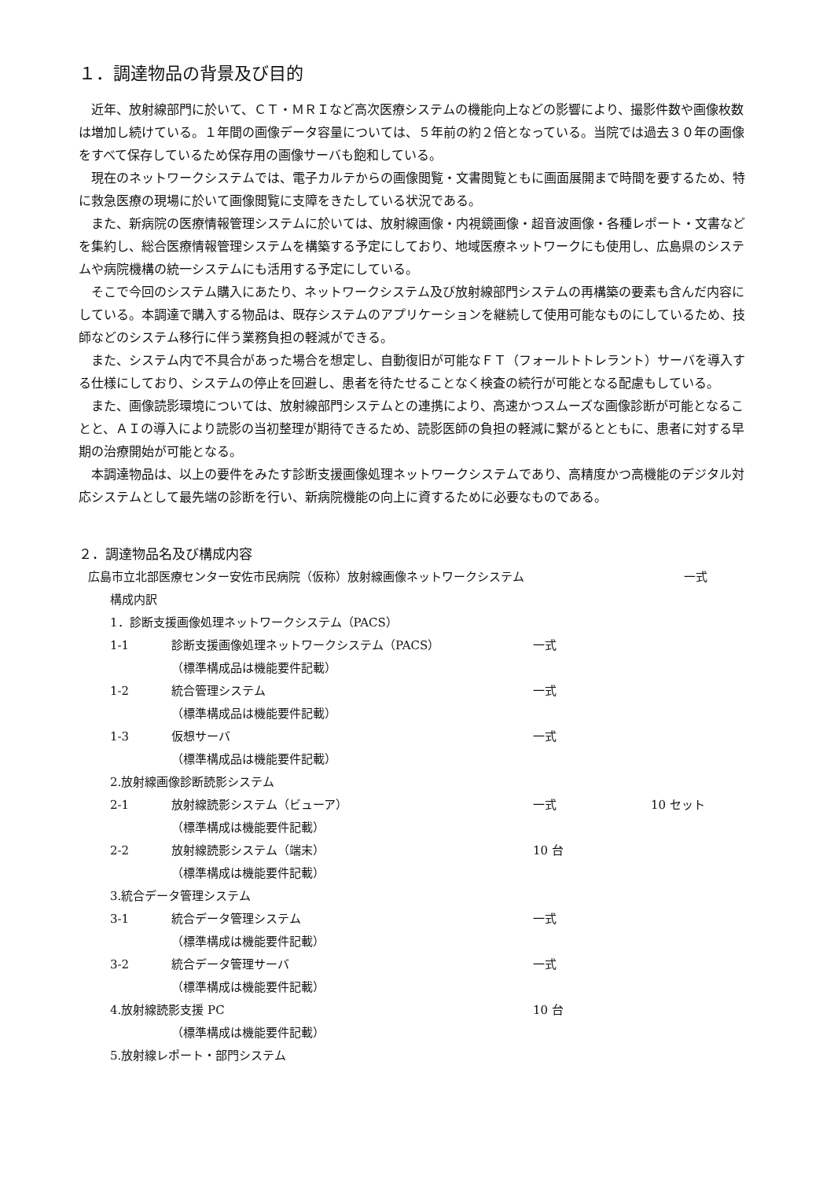１．調達物品の背景及び目的
近年、放射線部門に於いて、ＣＴ・ＭＲＩなど高次医療システムの機能向上などの影響により、撮影件数や画像枚数は増加し続けている。１年間の画像データ容量については、５年前の約２倍となっている。当院では過去３０年の画像をすべて保存しているため保存用の画像サーバも飽和している。
現在のネットワークシステムでは、電子カルテからの画像閲覧・文書閲覧ともに画面展開まで時間を要するため、特に救急医療の現場に於いて画像閲覧に支障をきたしている状況である。
また、新病院の医療情報管理システムに於いては、放射線画像・内視鏡画像・超音波画像・各種レポート・文書などを集約し、総合医療情報管理システムを構築する予定にしており、地域医療ネットワークにも使用し、広島県のシステムや病院機構の統一システムにも活用する予定にしている。
そこで今回のシステム購入にあたり、ネットワークシステム及び放射線部門システムの再構築の要素も含んだ内容にしている。本調達で購入する物品は、既存システムのアプリケーションを継続して使用可能なものにしているため、技師などのシステム移行に伴う業務負担の軽減ができる。
また、システム内で不具合があった場合を想定し、自動復旧が可能なＦＴ（フォールトトレラント）サーバを導入する仕様にしており、システムの停止を回避し、患者を待たせることなく検査の続行が可能となる配慮もしている。
また、画像読影環境については、放射線部門システムとの連携により、高速かつスムーズな画像診断が可能となることと、ＡＩの導入により読影の当初整理が期待できるため、読影医師の負担の軽減に繋がるとともに、患者に対する早期の治療開始が可能となる。
本調達物品は、以上の要件をみたす診断支援画像処理ネットワークシステムであり、高精度かつ高機能のデジタル対応システムとして最先端の診断を行い、新病院機能の向上に資するために必要なものである。
２．調達物品名及び構成内容
広島市立北部医療センター安佐市民病院（仮称）放射線画像ネットワークシステム 一式
構成内訳
1．診断支援画像処理ネットワークシステム（PACS）
1-1 診断支援画像処理ネットワークシステム（PACS） 一式
（標準構成品は機能要件記載）
1-2 統合管理システム 一式
（標準構成品は機能要件記載）
1-3 仮想サーバ 一式
（標準構成品は機能要件記載）
2.放射線画像診断読影システム
2-1 放射線読影システム（ビューア） 一式 10 セット
（標準構成は機能要件記載）
2-2 放射線読影システム（端末） 10 台
（標準構成は機能要件記載）
3.統合データ管理システム
3-1 統合データ管理システム 一式
（標準構成は機能要件記載）
3-2 統合データ管理サーバ 一式
（標準構成は機能要件記載）
4.放射線読影支援 PC 10 台
（標準構成は機能要件記載）
5.放射線レポート・部門システム